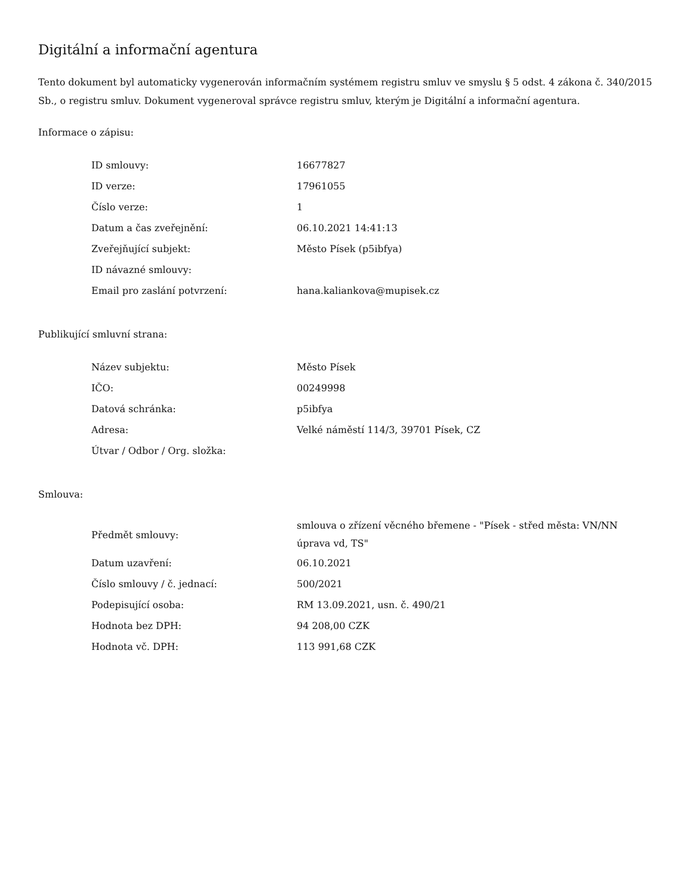Digitální a informační agentura
Tento dokument byl automaticky vygenerován informačním systémem registru smluv ve smyslu § 5 odst. 4 zákona č. 340/2015 Sb., o registru smluv. Dokument vygeneroval správce registru smluv, kterým je Digitální a informační agentura.
Informace o zápisu:
| ID smlouvy: | 16677827 |
| ID verze: | 17961055 |
| Číslo verze: | 1 |
| Datum a čas zveřejnění: | 06.10.2021 14:41:13 |
| Zveřejňující subjekt: | Město Písek (p5ibfya) |
| ID návazné smlouvy: | |
| Email pro zaslání potvrzení: | hana.kaliankova@mupisek.cz |
Publikující smluvní strana:
| Název subjektu: | Město Písek |
| IČO: | 00249998 |
| Datová schránka: | p5ibfya |
| Adresa: | Velké náměstí 114/3, 39701 Písek, CZ |
| Útvar / Odbor / Org. složka: | |
Smlouva:
| Předmět smlouvy: | smlouva o zřízení věcného břemene - "Písek - střed města: VN/NN úprava vd, TS" |
| Datum uzavření: | 06.10.2021 |
| Číslo smlouvy / č. jednací: | 500/2021 |
| Podepisující osoba: | RM 13.09.2021, usn. č. 490/21 |
| Hodnota bez DPH: | 94 208,00 CZK |
| Hodnota vč. DPH: | 113 991,68 CZK |